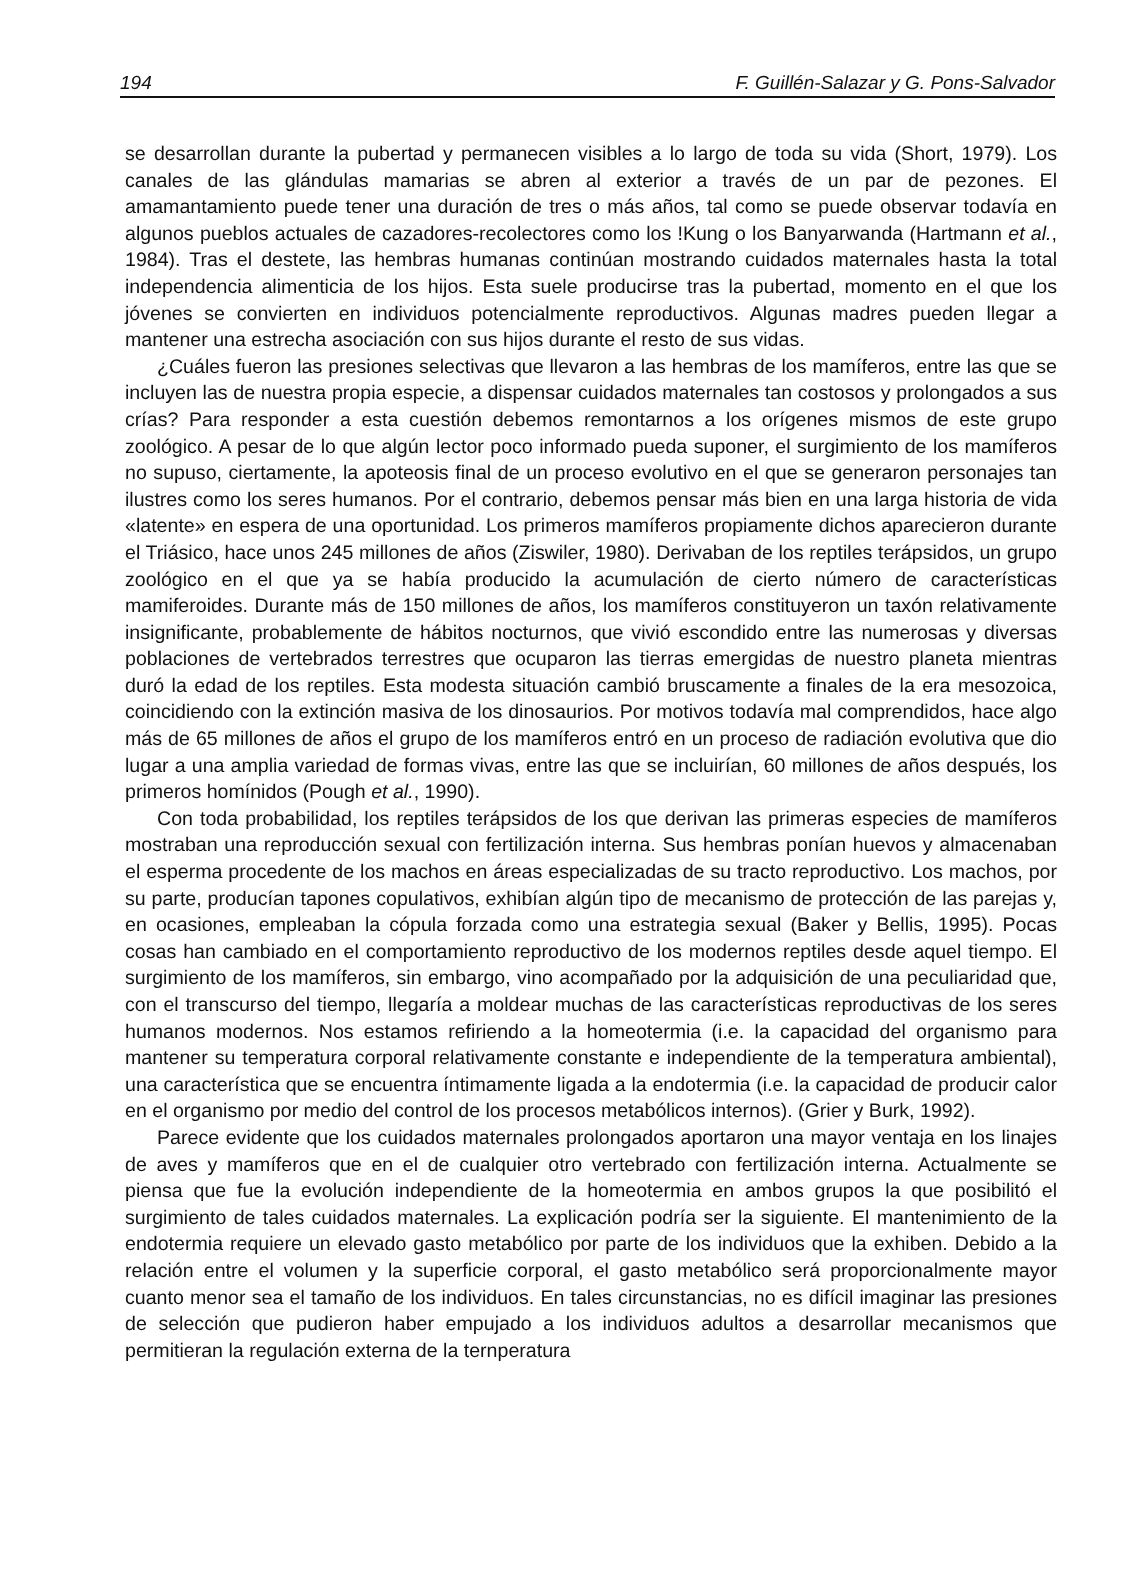194 F. Guillén-Salazar y G. Pons-Salvador
se desarrollan durante la pubertad y permanecen visibles a lo largo de toda su vida (Short, 1979). Los canales de las glándulas mamarias se abren al exterior a través de un par de pezones. El amamantamiento puede tener una duración de tres o más años, tal como se puede observar todavía en algunos pueblos actuales de cazadores-recolectores como los !Kung o los Banyarwanda (Hartmann et al., 1984). Tras el destete, las hembras humanas continúan mostrando cuidados maternales hasta la total independencia alimenticia de los hijos. Esta suele producirse tras la pubertad, momento en el que los jóvenes se convierten en individuos potencialmente reproductivos. Algunas madres pueden llegar a mantener una estrecha asociación con sus hijos durante el resto de sus vidas.
¿Cuáles fueron las presiones selectivas que llevaron a las hembras de los mamíferos, entre las que se incluyen las de nuestra propia especie, a dispensar cuidados maternales tan costosos y prolongados a sus crías? Para responder a esta cuestión debemos remontarnos a los orígenes mismos de este grupo zoológico. A pesar de lo que algún lector poco informado pueda suponer, el surgimiento de los mamíferos no supuso, ciertamente, la apoteosis final de un proceso evolutivo en el que se generaron personajes tan ilustres como los seres humanos. Por el contrario, debemos pensar más bien en una larga historia de vida «latente» en espera de una oportunidad. Los primeros mamíferos propiamente dichos aparecieron durante el Triásico, hace unos 245 millones de años (Ziswiler, 1980). Derivaban de los reptiles terápsidos, un grupo zoológico en el que ya se había producido la acumulación de cierto número de características mamiferoides. Durante más de 150 millones de años, los mamíferos constituyeron un taxón relativamente insignificante, probablemente de hábitos nocturnos, que vivió escondido entre las numerosas y diversas poblaciones de vertebrados terrestres que ocuparon las tierras emergidas de nuestro planeta mientras duró la edad de los reptiles. Esta modesta situación cambió bruscamente a finales de la era mesozoica, coincidiendo con la extinción masiva de los dinosaurios. Por motivos todavía mal comprendidos, hace algo más de 65 millones de años el grupo de los mamíferos entró en un proceso de radiación evolutiva que dio lugar a una amplia variedad de formas vivas, entre las que se incluirían, 60 millones de años después, los primeros homínidos (Pough et al., 1990).
Con toda probabilidad, los reptiles terápsidos de los que derivan las primeras especies de mamíferos mostraban una reproducción sexual con fertilización interna. Sus hembras ponían huevos y almacenaban el esperma procedente de los machos en áreas especializadas de su tracto reproductivo. Los machos, por su parte, producían tapones copulativos, exhibían algún tipo de mecanismo de protección de las parejas y, en ocasiones, empleaban la cópula forzada como una estrategia sexual (Baker y Bellis, 1995). Pocas cosas han cambiado en el comportamiento reproductivo de los modernos reptiles desde aquel tiempo. El surgimiento de los mamíferos, sin embargo, vino acompañado por la adquisición de una peculiaridad que, con el transcurso del tiempo, llegaría a moldear muchas de las características reproductivas de los seres humanos modernos. Nos estamos refiriendo a la homeotermia (i.e. la capacidad del organismo para mantener su temperatura corporal relativamente constante e independiente de la temperatura ambiental), una característica que se encuentra íntimamente ligada a la endotermia (i.e. la capacidad de producir calor en el organismo por medio del control de los procesos metabólicos internos). (Grier y Burk, 1992).
Parece evidente que los cuidados maternales prolongados aportaron una mayor ventaja en los linajes de aves y mamíferos que en el de cualquier otro vertebrado con fertilización interna. Actualmente se piensa que fue la evolución independiente de la homeotermia en ambos grupos la que posibilitó el surgimiento de tales cuidados maternales. La explicación podría ser la siguiente. El mantenimiento de la endotermia requiere un elevado gasto metabólico por parte de los individuos que la exhiben. Debido a la relación entre el volumen y la superficie corporal, el gasto metabólico será proporcionalmente mayor cuanto menor sea el tamaño de los individuos. En tales circunstancias, no es difícil imaginar las presiones de selección que pudieron haber empujado a los individuos adultos a desarrollar mecanismos que permitieran la regulación externa de la ternperatura